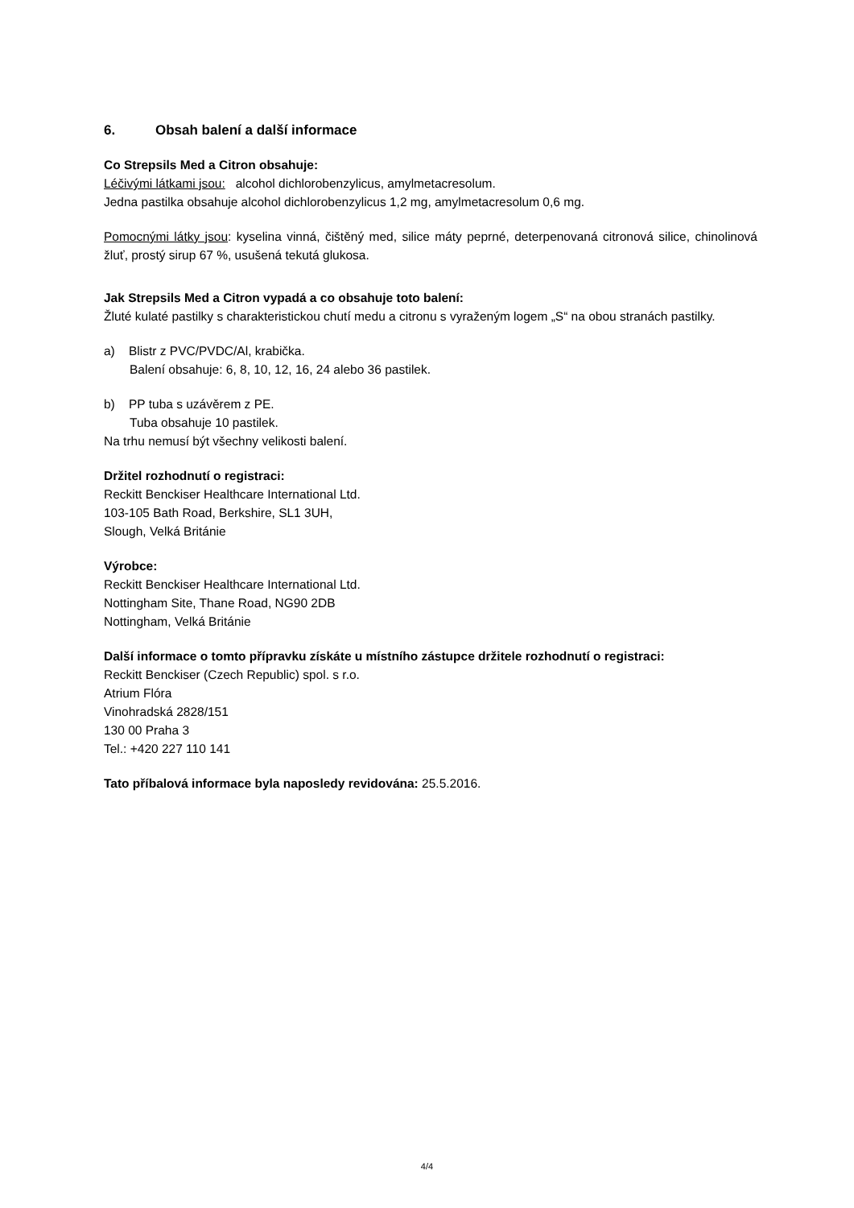6. Obsah balení a další informace
Co Strepsils Med a Citron obsahuje:
Léčivými látkami jsou: alcohol dichlorobenzylicus, amylmetacresolum.
Jedna pastilka obsahuje alcohol dichlorobenzylicus 1,2 mg, amylmetacresolum 0,6 mg.
Pomocnými látky jsou: kyselina vinná, čištěný med, silice máty peprné, deterpenovaná citronová silice, chinolinová žluť, prostý sirup 67 %, usušená tekutá glukosa.
Jak Strepsils Med a Citron vypadá a co obsahuje toto balení:
Žluté kulaté pastilky s charakteristickou chutí medu a citronu s vyraženým logem „S“ na obou stranách pastilky.
a) Blistr z PVC/PVDC/Al, krabička.
Balení obsahuje: 6, 8, 10, 12, 16, 24 alebo 36 pastilek.
b) PP tuba s uzávěrem z PE.
Tuba obsahuje 10 pastilek.
Na trhu nemusí být všechny velikosti balení.
Držitel rozhodnutí o registraci:
Reckitt Benckiser Healthcare International Ltd.
103-105 Bath Road, Berkshire, SL1 3UH,
Slough, Velká Británie
Výrobce:
Reckitt Benckiser Healthcare International Ltd.
Nottingham Site, Thane Road, NG90 2DB
Nottingham, Velká Británie
Další informace o tomto přípravku získáte u místního zástupce držitele rozhodnutí o registraci:
Reckitt Benckiser (Czech Republic) spol. s r.o.
Atrium Flóra
Vinohradská 2828/151
130 00 Praha 3
Tel.: +420 227 110 141
Tato příbalová informace byla naposledy revidována: 25.5.2016.
4/4